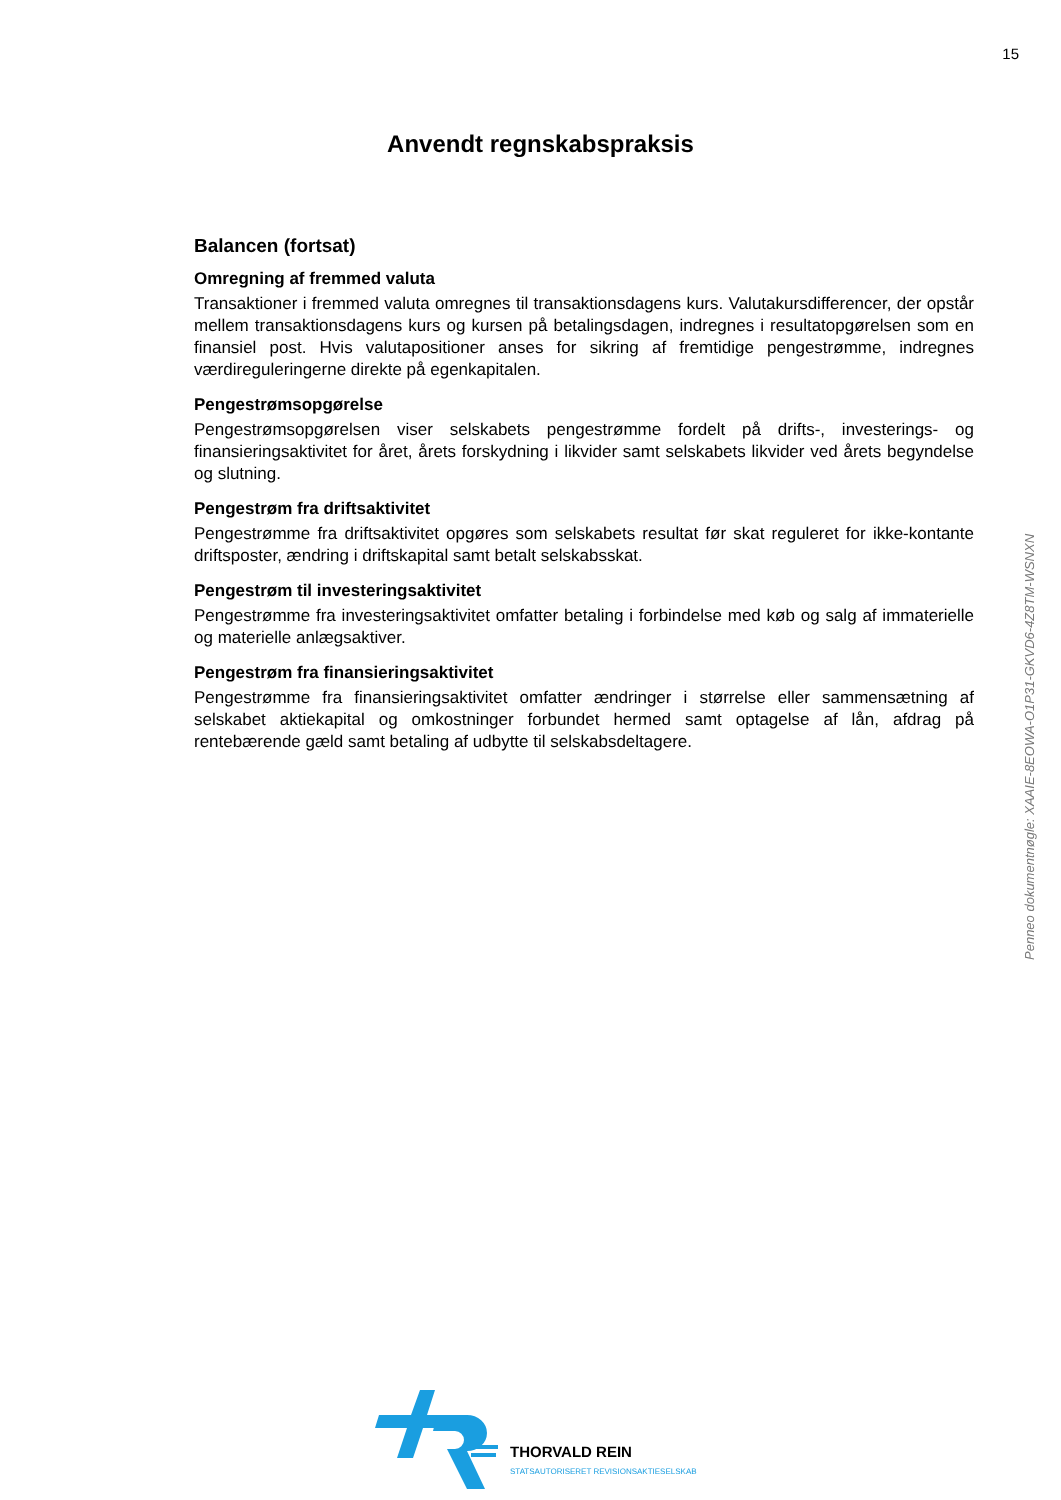15
Anvendt regnskabspraksis
Balancen (fortsat)
Omregning af fremmed valuta
Transaktioner i fremmed valuta omregnes til transaktionsdagens kurs. Valutakursdifferencer, der opstår mellem transaktionsdagens kurs og kursen på betalingsdagen, indregnes i resultatopgørelsen som en finansiel post. Hvis valutapositioner anses for sikring af fremtidige pengestrømme, indregnes værdireguleringerne direkte på egenkapitalen.
Pengestrømsopgørelse
Pengestrømsopgørelsen viser selskabets pengestrømme fordelt på drifts-, investerings- og finansieringsaktivitet for året, årets forskydning i likvider samt selskabets likvider ved årets begyndelse og slutning.
Pengestrøm fra driftsaktivitet
Pengestrømme fra driftsaktivitet opgøres som selskabets resultat før skat reguleret for ikke-kontante driftsposter, ændring i driftskapital samt betalt selskabsskat.
Pengestrøm til investeringsaktivitet
Pengestrømme fra investeringsaktivitet omfatter betaling i forbindelse med køb og salg af immaterielle og materielle anlægsaktiver.
Pengestrøm fra finansieringsaktivitet
Pengestrømme fra finansieringsaktivitet omfatter ændringer i størrelse eller sammensætning af selskabet aktiekapital og omkostninger forbundet hermed samt optagelse af lån, afdrag på rentebærende gæld samt betaling af udbytte til selskabsdeltagere.
Penneo dokumentnøgle: XAAIE-8EOWA-O1P31-GKVD6-4Z8TM-WSNXN
THORVALD REIN
STATSAUTORISERET REVISIONSAKTIESELSKAB